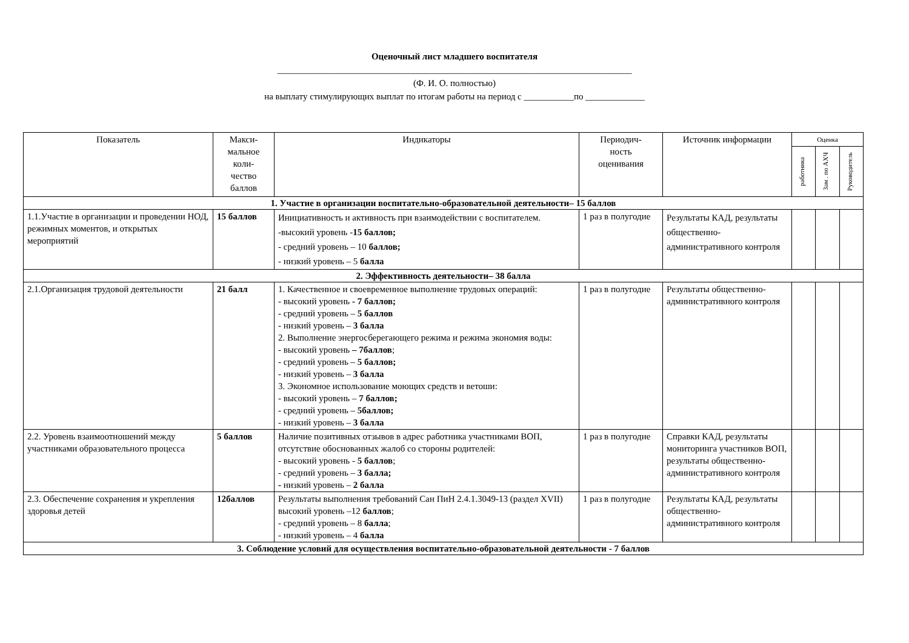Оценочный лист младшего воспитателя
______________________________________________________________________________
(Ф. И. О. полностью)
на выплату стимулирующих выплат по итогам работы на период с ___________по _____________
| Показатель | Макси- мальное коли- чество баллов | Индикаторы | Периодич- ность оценивания | Источник информации | Оценка | | |
| --- | --- | --- | --- | --- | --- | --- | --- |
| | | | | | работника | Зам . по АХЧ | Руководитель |
| 1. Участие в организации воспитательно-образовательной деятельности– 15 баллов | | | | | | | |
| 1.1.Участие в организации и проведении НОД, режимных моментов, и открытых мероприятий | 15 баллов | Инициативность и активность при взаимодействии с воспитателем. -высокий уровень - 15 баллов; - средний уровень – 10 баллов; - низкий уровень – 5 балла | 1 раз в полугодие | Результаты КАД, результаты общественно-административного контроля | | | |
| 2. Эффективность деятельности– 38 балла | | | | | | | |
| 2.1.Организация трудовой деятельности | 21 балл | 1. Качественное и своевременное выполнение трудовых операций: - высокий уровень - 7 баллов; - средний уровень – 5 баллов - низкий уровень – 3 балла 2. Выполнение энергосберегающего режима и режима экономия воды: - высокий уровень – 7баллов ; - средний уровень – 5 баллов; - низкий уровень – 3 балла 3. Экономное использование моющих средств и ветоши: - высокий уровень – 7 баллов; - средний уровень – 5баллов; - низкий уровень – 3 балла | 1 раз в полугодие | Результаты общественно-административного контроля | | | |
| 2.2. Уровень взаимоотношений между участниками образовательного процесса | 5 баллов | Наличие позитивных отзывов в адрес работника участниками ВОП, отсутствие обоснованных жалоб со стороны родителей: - высокий уровень - 5 баллов ; - средний уровень – 3 балла; - низкий уровень – 2 балла | 1 раз в полугодие | Справки КАД, результаты мониторинга участников ВОП, результаты общественно-административного контроля | | | |
| 2.3. Обеспечение сохранения и укрепления здоровья детей | 12баллов | Результаты выполнения требований Сан ПиН 2.4.1.3049-13 (раздел XVII) высокий уровень –12 баллов ; - средний уровень – 8 балла ; - низкий уровень – 4 балла | 1 раз в полугодие | Результаты КАД, результаты общественно-административного контроля | | | |
| 3. Соблюдение условий для осуществления воспитательно-образовательной деятельности - 7 баллов | | | | | | | |